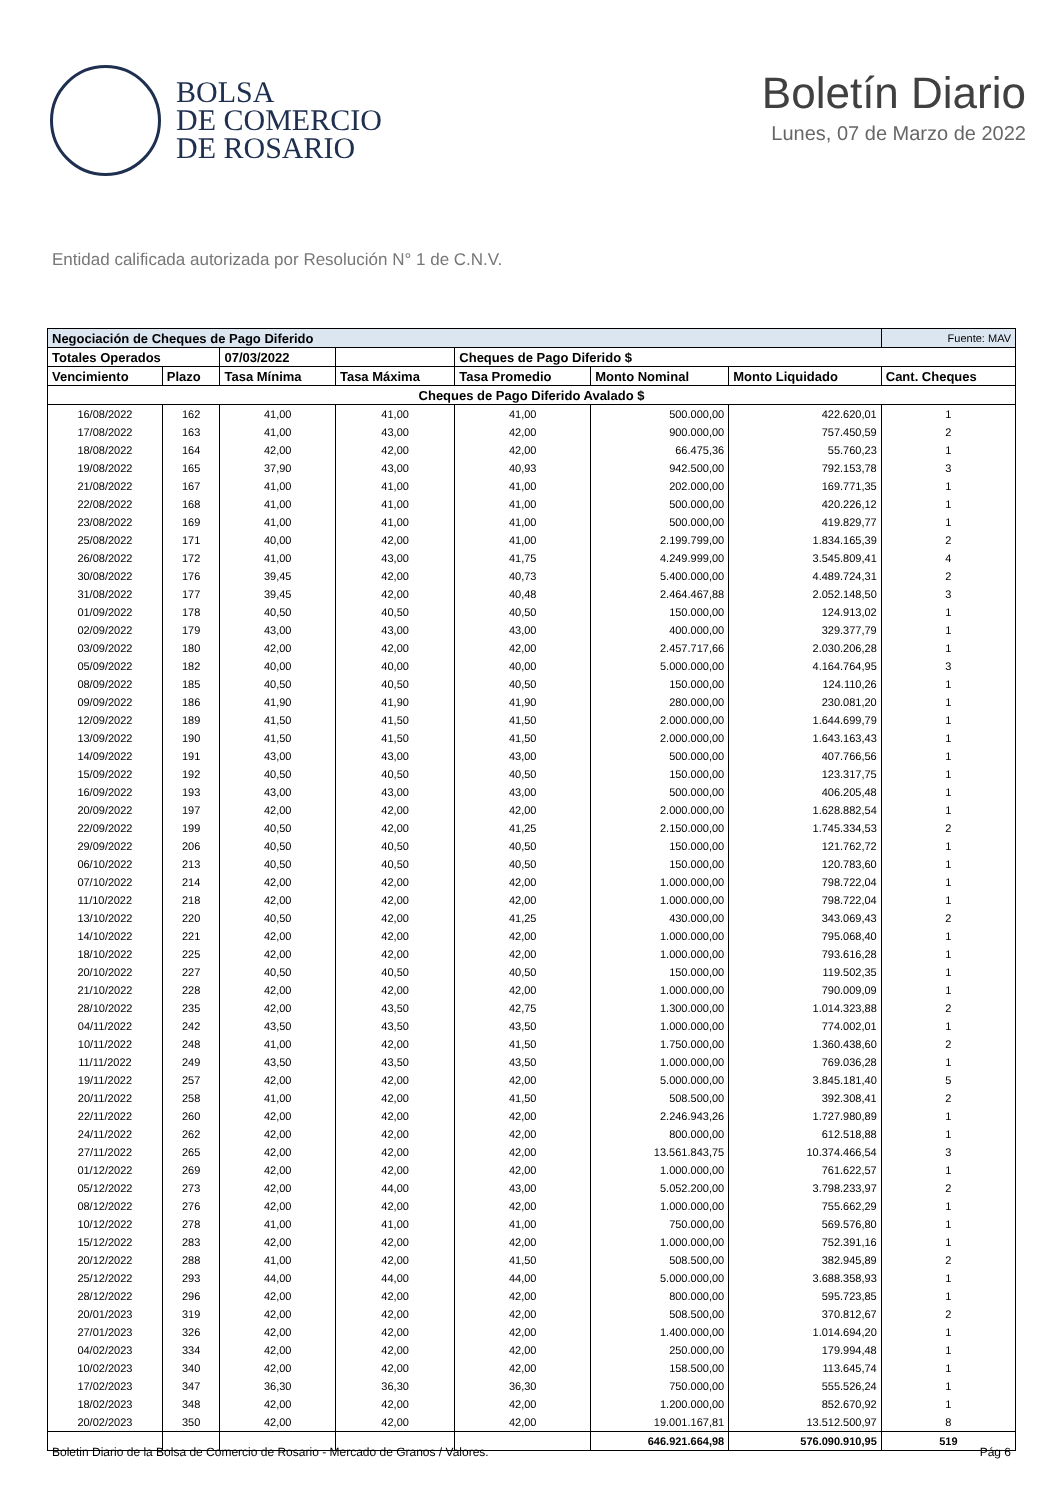BOLSA
DE COMERCIO
DE ROSARIO
Boletín Diario
Lunes, 07 de Marzo de 2022
Entidad calificada autorizada por Resolución N° 1 de C.N.V.
| Negociación de Cheques de Pago Diferido | | | | | | | Fuente: MAV |
| Totales Operados | | 07/03/2022 | | Cheques de Pago Diferido $ | | | |
| Vencimiento | Plazo | Tasa Mínima | Tasa Máxima | Tasa Promedio | Monto Nominal | Monto Liquidado | Cant. Cheques |
| Cheques de Pago Diferido Avalado $ | | | | | | | |
| 16/08/2022 | 162 | 41,00 | 41,00 | 41,00 | 500.000,00 | 422.620,01 | 1 |
| 17/08/2022 | 163 | 41,00 | 43,00 | 42,00 | 900.000,00 | 757.450,59 | 2 |
| 18/08/2022 | 164 | 42,00 | 42,00 | 42,00 | 66.475,36 | 55.760,23 | 1 |
| 19/08/2022 | 165 | 37,90 | 43,00 | 40,93 | 942.500,00 | 792.153,78 | 3 |
| 21/08/2022 | 167 | 41,00 | 41,00 | 41,00 | 202.000,00 | 169.771,35 | 1 |
| 22/08/2022 | 168 | 41,00 | 41,00 | 41,00 | 500.000,00 | 420.226,12 | 1 |
| 23/08/2022 | 169 | 41,00 | 41,00 | 41,00 | 500.000,00 | 419.829,77 | 1 |
| 25/08/2022 | 171 | 40,00 | 42,00 | 41,00 | 2.199.799,00 | 1.834.165,39 | 2 |
| 26/08/2022 | 172 | 41,00 | 43,00 | 41,75 | 4.249.999,00 | 3.545.809,41 | 4 |
| 30/08/2022 | 176 | 39,45 | 42,00 | 40,73 | 5.400.000,00 | 4.489.724,31 | 2 |
| 31/08/2022 | 177 | 39,45 | 42,00 | 40,48 | 2.464.467,88 | 2.052.148,50 | 3 |
| 01/09/2022 | 178 | 40,50 | 40,50 | 40,50 | 150.000,00 | 124.913,02 | 1 |
| 02/09/2022 | 179 | 43,00 | 43,00 | 43,00 | 400.000,00 | 329.377,79 | 1 |
| 03/09/2022 | 180 | 42,00 | 42,00 | 42,00 | 2.457.717,66 | 2.030.206,28 | 1 |
| 05/09/2022 | 182 | 40,00 | 40,00 | 40,00 | 5.000.000,00 | 4.164.764,95 | 3 |
| 08/09/2022 | 185 | 40,50 | 40,50 | 40,50 | 150.000,00 | 124.110,26 | 1 |
| 09/09/2022 | 186 | 41,90 | 41,90 | 41,90 | 280.000,00 | 230.081,20 | 1 |
| 12/09/2022 | 189 | 41,50 | 41,50 | 41,50 | 2.000.000,00 | 1.644.699,79 | 1 |
| 13/09/2022 | 190 | 41,50 | 41,50 | 41,50 | 2.000.000,00 | 1.643.163,43 | 1 |
| 14/09/2022 | 191 | 43,00 | 43,00 | 43,00 | 500.000,00 | 407.766,56 | 1 |
| 15/09/2022 | 192 | 40,50 | 40,50 | 40,50 | 150.000,00 | 123.317,75 | 1 |
| 16/09/2022 | 193 | 43,00 | 43,00 | 43,00 | 500.000,00 | 406.205,48 | 1 |
| 20/09/2022 | 197 | 42,00 | 42,00 | 42,00 | 2.000.000,00 | 1.628.882,54 | 1 |
| 22/09/2022 | 199 | 40,50 | 42,00 | 41,25 | 2.150.000,00 | 1.745.334,53 | 2 |
| 29/09/2022 | 206 | 40,50 | 40,50 | 40,50 | 150.000,00 | 121.762,72 | 1 |
| 06/10/2022 | 213 | 40,50 | 40,50 | 40,50 | 150.000,00 | 120.783,60 | 1 |
| 07/10/2022 | 214 | 42,00 | 42,00 | 42,00 | 1.000.000,00 | 798.722,04 | 1 |
| 11/10/2022 | 218 | 42,00 | 42,00 | 42,00 | 1.000.000,00 | 798.722,04 | 1 |
| 13/10/2022 | 220 | 40,50 | 42,00 | 41,25 | 430.000,00 | 343.069,43 | 2 |
| 14/10/2022 | 221 | 42,00 | 42,00 | 42,00 | 1.000.000,00 | 795.068,40 | 1 |
| 18/10/2022 | 225 | 42,00 | 42,00 | 42,00 | 1.000.000,00 | 793.616,28 | 1 |
| 20/10/2022 | 227 | 40,50 | 40,50 | 40,50 | 150.000,00 | 119.502,35 | 1 |
| 21/10/2022 | 228 | 42,00 | 42,00 | 42,00 | 1.000.000,00 | 790.009,09 | 1 |
| 28/10/2022 | 235 | 42,00 | 43,50 | 42,75 | 1.300.000,00 | 1.014.323,88 | 2 |
| 04/11/2022 | 242 | 43,50 | 43,50 | 43,50 | 1.000.000,00 | 774.002,01 | 1 |
| 10/11/2022 | 248 | 41,00 | 42,00 | 41,50 | 1.750.000,00 | 1.360.438,60 | 2 |
| 11/11/2022 | 249 | 43,50 | 43,50 | 43,50 | 1.000.000,00 | 769.036,28 | 1 |
| 19/11/2022 | 257 | 42,00 | 42,00 | 42,00 | 5.000.000,00 | 3.845.181,40 | 5 |
| 20/11/2022 | 258 | 41,00 | 42,00 | 41,50 | 508.500,00 | 392.308,41 | 2 |
| 22/11/2022 | 260 | 42,00 | 42,00 | 42,00 | 2.246.943,26 | 1.727.980,89 | 1 |
| 24/11/2022 | 262 | 42,00 | 42,00 | 42,00 | 800.000,00 | 612.518,88 | 1 |
| 27/11/2022 | 265 | 42,00 | 42,00 | 42,00 | 13.561.843,75 | 10.374.466,54 | 3 |
| 01/12/2022 | 269 | 42,00 | 42,00 | 42,00 | 1.000.000,00 | 761.622,57 | 1 |
| 05/12/2022 | 273 | 42,00 | 44,00 | 43,00 | 5.052.200,00 | 3.798.233,97 | 2 |
| 08/12/2022 | 276 | 42,00 | 42,00 | 42,00 | 1.000.000,00 | 755.662,29 | 1 |
| 10/12/2022 | 278 | 41,00 | 41,00 | 41,00 | 750.000,00 | 569.576,80 | 1 |
| 15/12/2022 | 283 | 42,00 | 42,00 | 42,00 | 1.000.000,00 | 752.391,16 | 1 |
| 20/12/2022 | 288 | 41,00 | 42,00 | 41,50 | 508.500,00 | 382.945,89 | 2 |
| 25/12/2022 | 293 | 44,00 | 44,00 | 44,00 | 5.000.000,00 | 3.688.358,93 | 1 |
| 28/12/2022 | 296 | 42,00 | 42,00 | 42,00 | 800.000,00 | 595.723,85 | 1 |
| 20/01/2023 | 319 | 42,00 | 42,00 | 42,00 | 508.500,00 | 370.812,67 | 2 |
| 27/01/2023 | 326 | 42,00 | 42,00 | 42,00 | 1.400.000,00 | 1.014.694,20 | 1 |
| 04/02/2023 | 334 | 42,00 | 42,00 | 42,00 | 250.000,00 | 179.994,48 | 1 |
| 10/02/2023 | 340 | 42,00 | 42,00 | 42,00 | 158.500,00 | 113.645,74 | 1 |
| 17/02/2023 | 347 | 36,30 | 36,30 | 36,30 | 750.000,00 | 555.526,24 | 1 |
| 18/02/2023 | 348 | 42,00 | 42,00 | 42,00 | 1.200.000,00 | 852.670,92 | 1 |
| 20/02/2023 | 350 | 42,00 | 42,00 | 42,00 | 19.001.167,81 | 13.512.500,97 | 8 |
| | | | | | 646.921.664,98 | 576.090.910,95 | 519 |
Boletin Diario de la Bolsa de Comercio de Rosario - Mercado de Granos / Valores. Pág 6